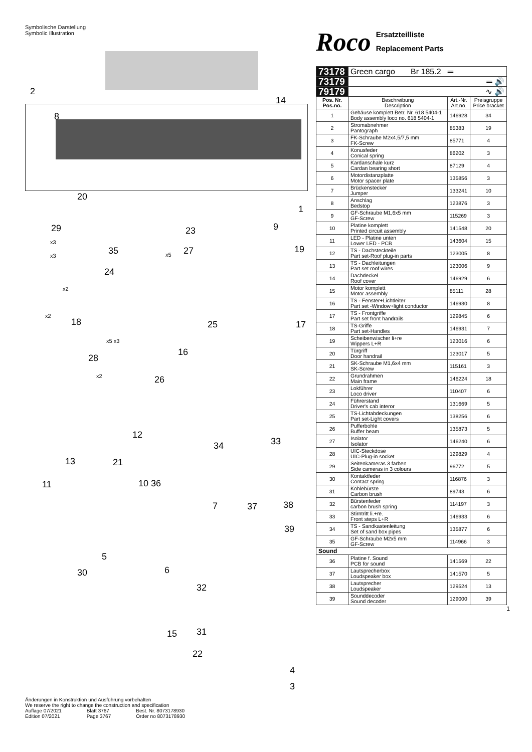Symbolische Darstellung
Symbolic Illustration
2
8
14
20
1
29 23 9
35 27 19
24
18 25 17
16
28
26
12
33 34
13 21
11 10 36
7 37 38
39
5
6 30
32
15 31
22
4
3
x3
x3 x5
x2
x2
x5 x3
x2
Roco
Ersatzteilliste
Replacement Parts
| 73178 | Green cargo Br 185.2 ═ | | |
| 73179 | ═ 🔊 | | |
| 79179 | ∿ 🔊 | | |
| Pos. Nr. Pos.no. | Beschreibung Description | Art.-Nr. Art.no. | Preisgruppe Price bracket |
| 1 | Gehäuse komplett Betr. Nr. 618 5404-1 Body assembly loco no. 618 5404-1 | 146928 | 34 |
| 2 | Stromabnehmer Pantograph | 85383 | 19 |
| 3 | FK-Schraube M2x4,5/7,5 mm FK-Screw | 85771 | 4 |
| 4 | Konusfeder Conical spring | 86202 | 3 |
| 5 | Kardanschale kurz Cardan bearing short | 87129 | 4 |
| 6 | Motordistanzplatte Motor spacer plate | 135856 | 3 |
| 7 | Brückenstecker Jumper | 133241 | 10 |
| 8 | Anschlag Bedstop | 123876 | 3 |
| 9 | GF-Schraube M1,6x5 mm GF-Screw | 115269 | 3 |
| 10 | Platine komplett Printed circuit assembly | 141548 | 20 |
| 11 | LED - Platine unten Lower LED - PCB | 143604 | 15 |
| 12 | TS - Dachsteckteile Part set-Roof plug-in parts | 123005 | 8 |
| 13 | TS - Dachleitungen Part set roof wires | 123006 | 9 |
| 14 | Dachdeckel Roof cover | 146929 | 6 |
| 15 | Motor komplett Motor assembly | 85111 | 28 |
| 16 | TS - Fenster+Lichtleiter Part set -Window+light conductor | 146930 | 8 |
| 17 | TS - Frontgriffe Part set front handrails | 129845 | 6 |
| 18 | TS-Griffe Part set-Handles | 146931 | 7 |
| 19 | Scheibenwischer li+re Wippers L+R | 123016 | 6 |
| 20 | Türgriff Door handrail | 123017 | 5 |
| 21 | SK-Schraube M1,6x4 mm SK-Screw | 115161 | 3 |
| 22 | Grundrahmen Main frame | 146224 | 18 |
| 23 | Lokführer Loco driver | 110407 | 6 |
| 24 | Führerstand Driver's cab interor | 131669 | 5 |
| 25 | TS-Lichtabdeckungen Part set-Light covers | 138256 | 6 |
| 26 | Pufferbohle Buffer beam | 135873 | 5 |
| 27 | Isolator Isolator | 146240 | 6 |
| 28 | UIC-Steckdose UIC-Plug-in socket | 129829 | 4 |
| 29 | Seitenkameras 3 farben Side cameras in 3 colours | 96772 | 5 |
| 30 | Kontaktfeder Contact spring | 116876 | 3 |
| 31 | Kohlebürste Carbon brush | 89743 | 6 |
| 32 | Bürstenfeder carbon brush spring | 114197 | 3 |
| 33 | Stirntritt li.+re. Front steps L+R | 146933 | 6 |
| 34 | TS - Sandkastenleitung Set of sand box pipes | 135877 | 6 |
| 35 | GF-Schraube M2x5 mm GF-Screw | 114966 | 3 |
| Sound | | | |
| 36 | Platine f. Sound PCB for sound | 141569 | 22 |
| 37 | Lautsprecherbox Loudspeaker box | 141570 | 5 |
| 38 | Lautsprecher Loudspeaker | 129524 | 13 |
| 39 | Sounddecoder Sound decoder | 129000 | 39 |
1
Änderungen in Konstruktion und Ausführung vorbehalten
We reserve the right to change the construction and specification
Auflage 07/2021
Edition 07/2021
Blatt 3767
Page 3767
Best. Nr. 8073178930
Order no 8073178930